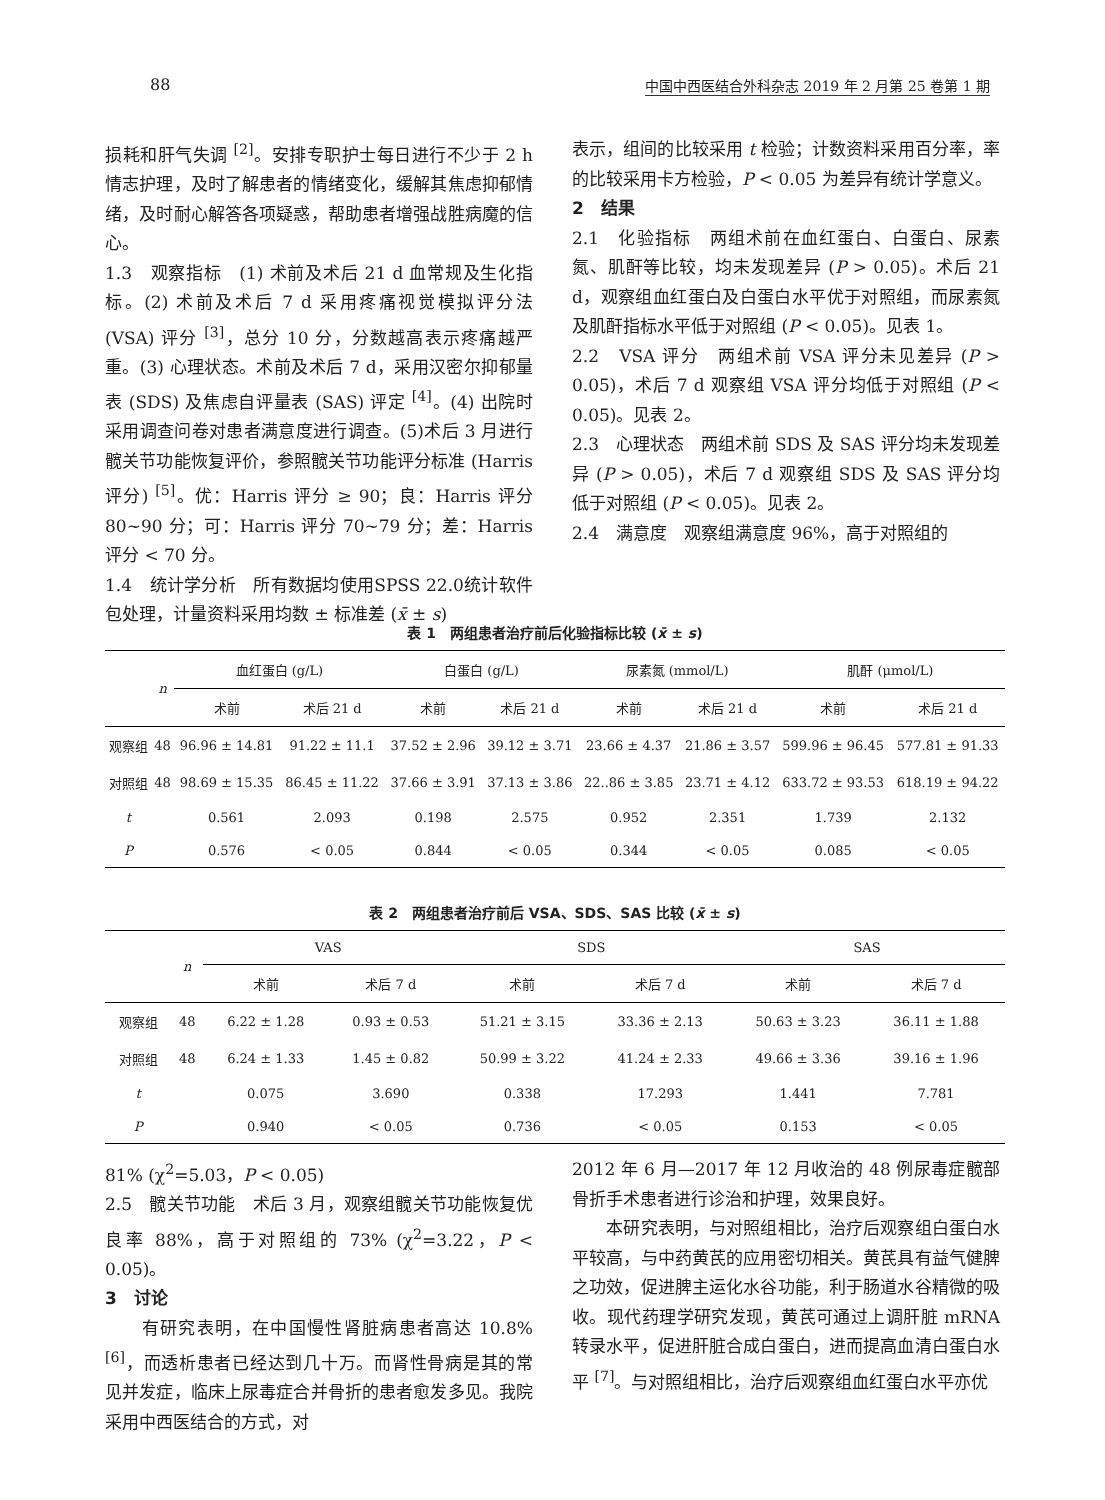88 中国中西医结合外科杂志 2019 年 2 月第 25 卷第 1 期
损耗和肝气失调 <sup>[2]</sup>。安排专职护士每日进行不少于 2 h 情志护理，及时了解患者的情绪变化，缓解其焦虑抑郁情绪，及时耐心解答各项疑惑，帮助患者增强战胜病魔的信心。
1.3　观察指标　(1) 术前及术后 21 d 血常规及生化指标。(2) 术前及术后 7 d 采用疼痛视觉模拟评分法 (VSA) 评分 <sup>[3]</sup>，总分 10 分，分数越高表示疼痛越严重。(3) 心理状态。术前及术后 7 d，采用汉密尔抑郁量表 (SDS) 及焦虑自评量表 (SAS) 评定 <sup>[4]</sup>。(4) 出院时采用调查问卷对患者满意度进行调查。(5)术后 3 月进行髋关节功能恢复评价，参照髋关节功能评分标准 (Harris 评分) <sup>[5]</sup>。优：Harris 评分 ≥ 90；良：Harris 评分 80~90 分；可：Harris 评分 70~79 分；差：Harris 评分 < 70 分。
1.4　统计学分析　所有数据均使用SPSS 22.0统计软件包处理，计量资料采用均数 ± 标准差 (x̄ ± s)
表示，组间的比较采用 t 检验；计数资料采用百分率，率的比较采用卡方检验，P < 0.05 为差异有统计学意义。
2　结果
2.1　化验指标　两组术前在血红蛋白、白蛋白、尿素氮、肌酐等比较，均未发现差异 (P > 0.05)。术后 21 d，观察组血红蛋白及白蛋白水平优于对照组，而尿素氮及肌酐指标水平低于对照组 (P < 0.05)。见表 1。
2.2　VSA 评分　两组术前 VSA 评分未见差异 (P > 0.05)，术后 7 d 观察组 VSA 评分均低于对照组 (P < 0.05)。见表 2。
2.3　心理状态　两组术前 SDS 及 SAS 评分均未发现差异 (P > 0.05)，术后 7 d 观察组 SDS 及 SAS 评分均低于对照组 (P < 0.05)。见表 2。
2.4　满意度　观察组满意度 96%，高于对照组的
表 1　两组患者治疗前后化验指标比较 (x̄ ± s)
| | n | 血红蛋白 (g/L) | | 白蛋白 (g/L) | | 尿素氮 (mmol/L) | | 肌酐 (μmol/L) | |
| --- | --- | --- | --- | --- | --- | --- | --- | --- | --- |
| | | 术前 | 术后 21 d | 术前 | 术后 21 d | 术前 | 术后 21 d | 术前 | 术后 21 d |
| 观察组 | 48 | 96.96 ± 14.81 | 91.22 ± 11.1 | 37.52 ± 2.96 | 39.12 ± 3.71 | 23.66 ± 4.37 | 21.86 ± 3.57 | 599.96 ± 96.45 | 577.81 ± 91.33 |
| 对照组 | 48 | 98.69 ± 15.35 | 86.45 ± 11.22 | 37.66 ± 3.91 | 37.13 ± 3.86 | 22..86 ± 3.85 | 23.71 ± 4.12 | 633.72 ± 93.53 | 618.19 ± 94.22 |
| t | | 0.561 | 2.093 | 0.198 | 2.575 | 0.952 | 2.351 | 1.739 | 2.132 |
| P | | 0.576 | < 0.05 | 0.844 | < 0.05 | 0.344 | < 0.05 | 0.085 | < 0.05 |
表 2　两组患者治疗前后 VSA、SDS、SAS 比较 (x̄ ± s)
| | n | VAS | | SDS | | SAS | |
| --- | --- | --- | --- | --- | --- | --- | --- |
| | | 术前 | 术后 7 d | 术前 | 术后 7 d | 术前 | 术后 7 d |
| 观察组 | 48 | 6.22 ± 1.28 | 0.93 ± 0.53 | 51.21 ± 3.15 | 33.36 ± 2.13 | 50.63 ± 3.23 | 36.11 ± 1.88 |
| 对照组 | 48 | 6.24 ± 1.33 | 1.45 ± 0.82 | 50.99 ± 3.22 | 41.24 ± 2.33 | 49.66 ± 3.36 | 39.16 ± 1.96 |
| t | | 0.075 | 3.690 | 0.338 | 17.293 | 1.441 | 7.781 |
| P | | 0.940 | < 0.05 | 0.736 | < 0.05 | 0.153 | < 0.05 |
81% (χ<sup>2</sup>=5.03，P < 0.05)
2.5　髋关节功能　术后 3 月，观察组髋关节功能恢复优良率 88%，高于对照组的 73% (χ<sup>2</sup>=3.22，P < 0.05)。
3　讨论
　　有研究表明，在中国慢性肾脏病患者高达 10.8%<sup>[6]</sup>，而透析患者已经达到几十万。而肾性骨病是其的常见并发症，临床上尿毒症合并骨折的患者愈发多见。我院采用中西医结合的方式，对
2012 年 6 月—2017 年 12 月收治的 48 例尿毒症髋部骨折手术患者进行诊治和护理，效果良好。
　　本研究表明，与对照组相比，治疗后观察组白蛋白水平较高，与中药黄芪的应用密切相关。黄芪具有益气健脾之功效，促进脾主运化水谷功能，利于肠道水谷精微的吸收。现代药理学研究发现，黄芪可通过上调肝脏 mRNA 转录水平，促进肝脏合成白蛋白，进而提高血清白蛋白水平 <sup>[7]</sup>。与对照组相比，治疗后观察组血红蛋白水平亦优